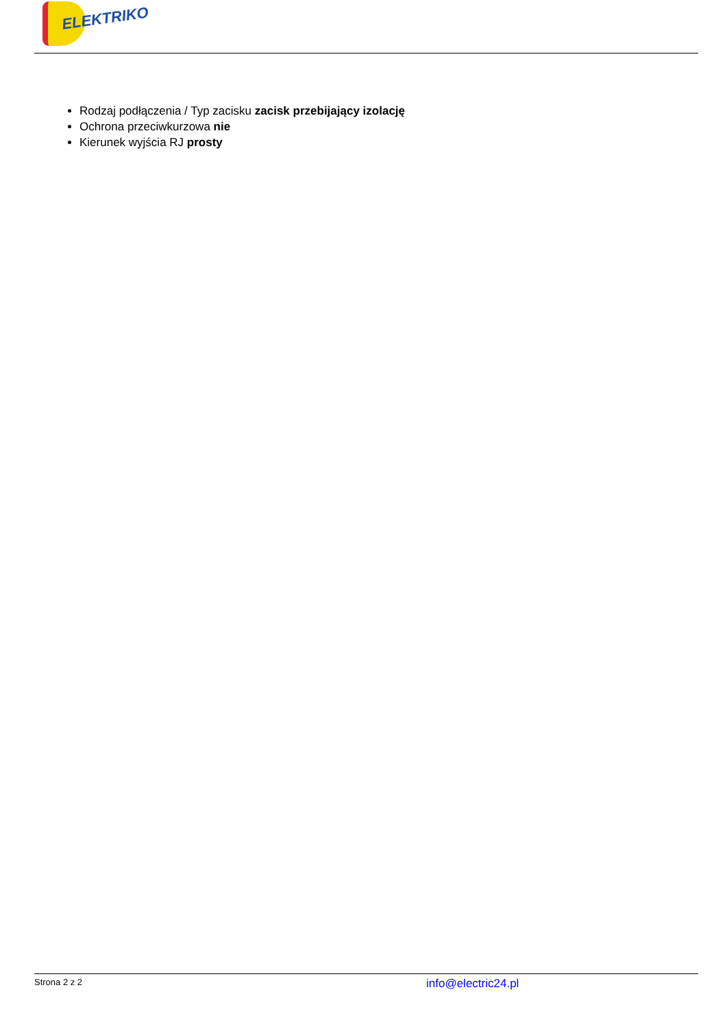ELEKTRIKO
Rodzaj podłączenia / Typ zacisku zacisk przebijający izolację
Ochrona przeciwkurzowa nie
Kierunek wyjścia RJ prosty
Strona 2 z 2
info@electric24.pl